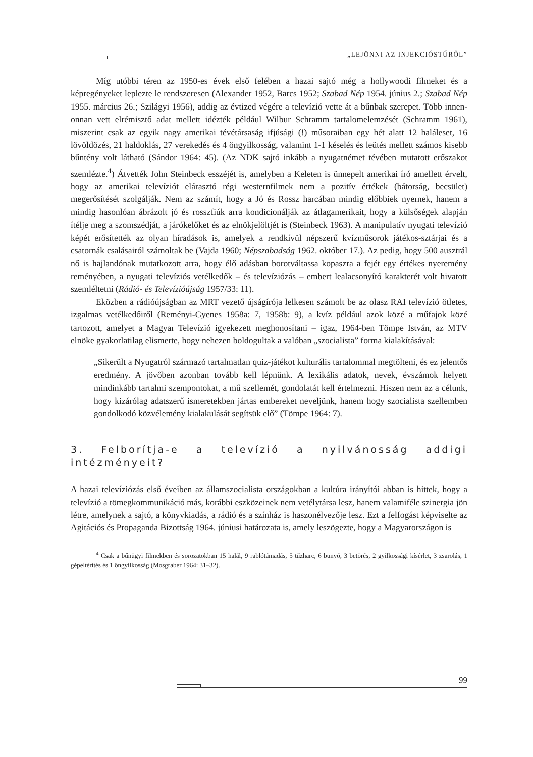„LEJÖNNI AZ INJEKCIÓSTŰRŐL”
Míg utóbbi téren az 1950-es évek első felében a hazai sajtó még a hollywoodi filmeket és a képregényeket leplezte le rendszeresen (Alexander 1952, Barcs 1952; Szabad Nép 1954. június 2.; Szabad Nép 1955. március 26.; Szilágyi 1956), addig az évtized végére a televízió vette át a bűnbak szerepet. Több innen-onnan vett elrémisztő adat mellett idézték például Wilbur Schramm tartalomelemzését (Schramm 1961), miszerint csak az egyik nagy amerikai tévétársaság ifjúsági (!) műsoraiban egy hét alatt 12 haláleset, 16 lövöldözés, 21 haldoklás, 27 verekedés és 4 öngyilkosság, valamint 1-1 késelés és leütés mellett számos kisebb bűntény volt látható (Sándor 1964: 45). (Az NDK sajtó inkább a nyugatnémet tévében mutatott erőszakot szemlézte.<sup>4</sup>) Átvették John Steinbeck esszéjét is, amelyben a Keleten is ünnepelt amerikai író amellett érvelt, hogy az amerikai televíziót elárasztó régi westernfilmek nem a pozitív értékek (bátorság, becsület) megerősítését szolgálják. Nem az számít, hogy a Jó és Rossz harcában mindig előbbiek nyernek, hanem a mindig hasonlóan ábrázolt jó és rosszfiúk arra kondicionálják az átlagamerikait, hogy a külsőségek alapján ítélje meg a szomszédját, a járókelőket és az elnökjelöltjét is (Steinbeck 1963). A manipulatív nyugati televízió képét erősítették az olyan híradások is, amelyek a rendkívül népszerű kvízműsorok játékos-sztárjai és a csatornák csalásairól számoltak be (Vajda 1960; Népszabadság 1962. október 17.). Az pedig, hogy 500 ausztrál nő is hajlandónak mutatkozott arra, hogy élő adásban borotváltassa kopaszra a fejét egy értékes nyeremény reményében, a nyugati televíziós vetélkedők – és televíziózás – embert lealacsonyító karakterét volt hivatott szemléltetni (Rádió- és Televízióújság 1957/33: 11).
Eközben a rádióújságban az MRT vezető újságírója lelkesen számolt be az olasz RAI televízió ötletes, izgalmas vetélkedőiről (Reményi-Gyenes 1958a: 7, 1958b: 9), a kvíz például azok közé a műfajok közé tartozott, amelyet a Magyar Televízió igyekezett meghonosítani – igaz, 1964-ben Tömpe István, az MTV elnöke gyakorlatilag elismerte, hogy nehezen boldogultak a valóban „szocialista” forma kialakításával:
„Sikerült a Nyugatról származó tartalmatlan quiz-játékot kulturális tartalommal megtölteni, és ez jelentős eredmény. A jövőben azonban tovább kell lépnünk. A lexikális adatok, nevek, évszámok helyett mindinkább tartalmi szempontokat, a mű szellemét, gondolatát kell értelmezni. Hiszen nem az a célunk, hogy kizárólag adatszerű ismeretekben jártas embereket neveljünk, hanem hogy szocialista szellemben gondolkodó közvélemény kialakulását segítsük elő” (Tömpe 1964: 7).
3. Felborítja-e a televízió a nyilvánosság addigi intézményeit?
A hazai televíziózás első éveiben az államszocialista országokban a kultúra irányítói abban is hittek, hogy a televízió a tömegkommunikáció más, korábbi eszközeinek nem vetélytársa lesz, hanem valamiféle szinergia jön létre, amelynek a sajtó, a könyvkiadás, a rádió és a színház is haszonélvezője lesz. Ezt a felfogást képviselte az Agitációs és Propaganda Bizottság 1964. júniusi határozata is, amely leszögezte, hogy a Magyarországon is
<sup>4</sup> Csak a bűnügyi filmekben és sorozatokban 15 halál, 9 rablótámadás, 5 tűzharc, 6 bunyó, 3 betörés, 2 gyilkossági kísérlet, 3 zsarolás, 1 gépeltérítés és 1 öngyilkosság (Mosgraber 1964: 31–32).
99